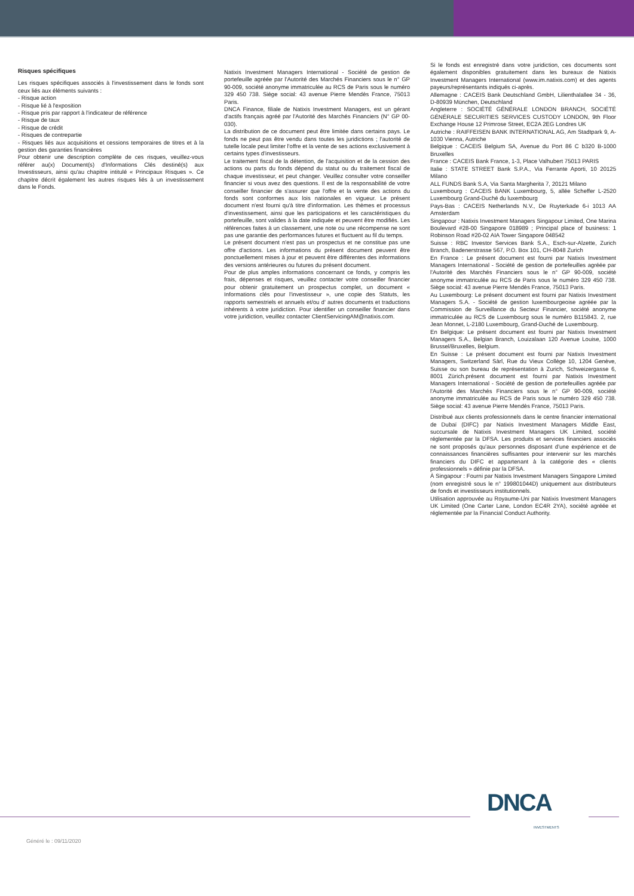Risques spécifiques
Les risques spécifiques associés à l'investissement dans le fonds sont ceux liés aux éléments suivants :
- Risque action
- Risque lié à l'exposition
- Risque pris par rapport à l'indicateur de référence
- Risque de taux
- Risque de crédit
- Risques de contrepartie
- Risques liés aux acquisitions et cessions temporaires de titres et à la gestion des garanties financières
Pour obtenir une description complète de ces risques, veuillez-vous référer au(x) Document(s) d'Informations Clés destiné(s) aux Investisseurs, ainsi qu'au chapitre intitulé « Principaux Risques ». Ce chapitre décrit également les autres risques liés à un investissement dans le Fonds.
Natixis Investment Managers International - Société de gestion de portefeuille agréée par l'Autorité des Marchés Financiers sous le n° GP 90-009, société anonyme immatriculée au RCS de Paris sous le numéro 329 450 738. Siège social: 43 avenue Pierre Mendès France, 75013 Paris.
DNCA Finance, filiale de Natixis Investment Managers, est un gérant d'actifs français agréé par l'Autorité des Marchés Financiers (N° GP 00-030).
La distribution de ce document peut être limitée dans certains pays. Le fonds ne peut pas être vendu dans toutes les juridictions ; l'autorité de tutelle locale peut limiter l'offre et la vente de ses actions exclusivement à certains types d'investisseurs.
Le traitement fiscal de la détention, de l'acquisition et de la cession des actions ou parts du fonds dépend du statut ou du traitement fiscal de chaque investisseur, et peut changer. Veuillez consulter votre conseiller financier si vous avez des questions. Il est de la responsabilité de votre conseiller financier de s'assurer que l'offre et la vente des actions du fonds sont conformes aux lois nationales en vigueur. Le présent document n'est fourni qu'à titre d'information. Les thèmes et processus d'investissement, ainsi que les participations et les caractéristiques du portefeuille, sont valides à la date indiquée et peuvent être modifiés. Les références faites à un classement, une note ou une récompense ne sont pas une garantie des performances futures et fluctuent au fil du temps.
Le présent document n'est pas un prospectus et ne constitue pas une offre d'actions. Les informations du présent document peuvent être ponctuellement mises à jour et peuvent être différentes des informations des versions antérieures ou futures du présent document.
Pour de plus amples informations concernant ce fonds, y compris les frais, dépenses et risques, veuillez contacter votre conseiller financier pour obtenir gratuitement un prospectus complet, un document « Informations clés pour l'investisseur », une copie des Statuts, les rapports semestriels et annuels et/ou d' autres documents et traductions inhérents à votre juridiction. Pour identifier un conseiller financier dans votre juridiction, veuillez contacter ClientServicingAM@natixis.com.
Si le fonds est enregistré dans votre juridiction, ces documents sont également disponibles gratuitement dans les bureaux de Natixis Investment Managers International (www.im.natixis.com) et des agents payeurs/représentants indiqués ci-après.
Allemagne : CACEIS Bank Deutschland GmbH, Lilienthalallee 34 - 36, D-80939 München, Deutschland
Angleterre : SOCIÉTÉ GÉNÉRALE LONDON BRANCH, SOCIÉTÉ GÉNÉRALE SECURITIES SERVICES CUSTODY LONDON, 9th Floor Exchange House 12 Primrose Street, EC2A 2EG Londres UK
Autriche : RAIFFEISEN BANK INTERNATIONAL AG, Am Stadtpark 9, A-1030 Vienna, Autriche
Belgique : CACEIS Belgium SA, Avenue du Port 86 C b320 B-1000 Bruxelles
France : CACEIS Bank France, 1-3, Place Valhubert 75013 PARIS
Italie : STATE STREET Bank S.P.A., Via Ferrante Aporti, 10 20125 Milano
ALL FUNDS Bank S.A, Via Santa Margherita 7, 20121 Milano
Luxembourg : CACEIS BANK Luxembourg, 5, allée Scheffer L-2520 Luxembourg Grand-Duché du luxembourg
Pays-Bas : CACEIS Netherlands N.V., De Ruyterkade 6-i 1013 AA Amsterdam
Singapour : Natixis Investment Managers Singapour Limited, One Marina Boulevard #28-00 Singapore 018989 ; Principal place of business: 1 Robinson Road #20-02 AIA Tower Singapore 048542
Suisse : RBC Investor Services Bank S.A., Esch-sur-Alzette, Zurich Branch, Badenerstrasse 567, P.O. Box 101, CH-8048 Zurich
En France : Le présent document est fourni par Natixis Investment Managers International - Société de gestion de portefeuilles agréée par l'Autorité des Marchés Financiers sous le n° GP 90-009, société anonyme immatriculée au RCS de Paris sous le numéro 329 450 738. Siège social: 43 avenue Pierre Mendès France, 75013 Paris.
Au Luxembourg: Le présent document est fourni par Natixis Investment Managers S.A. - Société de gestion luxembourgeoise agréée par la Commission de Surveillance du Secteur Financier, société anonyme immatriculée au RCS de Luxembourg sous le numéro B115843. 2, rue Jean Monnet, L-2180 Luxembourg, Grand-Duché de Luxembourg.
En Belgique: Le présent document est fourni par Natixis Investment Managers S.A., Belgian Branch, Louizalaan 120 Avenue Louise, 1000 Brussel/Bruxelles, Belgium.
En Suisse : Le présent document est fourni par Natixis Investment Managers, Switzerland Sàrl, Rue du Vieux Collège 10, 1204 Genève, Suisse ou son bureau de représentation à Zurich, Schweizergasse 6, 8001 Zürich.présent document est fourni par Natixis Investment Managers International - Société de gestion de portefeuilles agréée par l'Autorité des Marchés Financiers sous le n° GP 90-009, société anonyme immatriculée au RCS de Paris sous le numéro 329 450 738. Siège social: 43 avenue Pierre Mendès France, 75013 Paris.
Distribué aux clients professionnels dans le centre financier international de Dubaï (DIFC) par Natixis Investment Managers Middle East, succursale de Natixis Investment Managers UK Limited, société réglementée par la DFSA. Les produits et services financiers associés ne sont proposés qu'aux personnes disposant d'une expérience et de connaissances financières suffisantes pour intervenir sur les marchés financiers du DIFC et appartenant à la catégorie des « clients professionnels » définie par la DFSA.
À Singapour : Fourni par Natixis Investment Managers Singapore Limited (nom enregistré sous le n° 199801044D) uniquement aux distributeurs de fonds et investisseurs institutionnels.
Utilisation approuvée au Royaume-Uni par Natixis Investment Managers UK Limited (One Carter Lane, London EC4R 2YA), société agréée et réglementée par la Financial Conduct Authority.
DNCA INVESTMENTS
Généré le : 09/11/2020